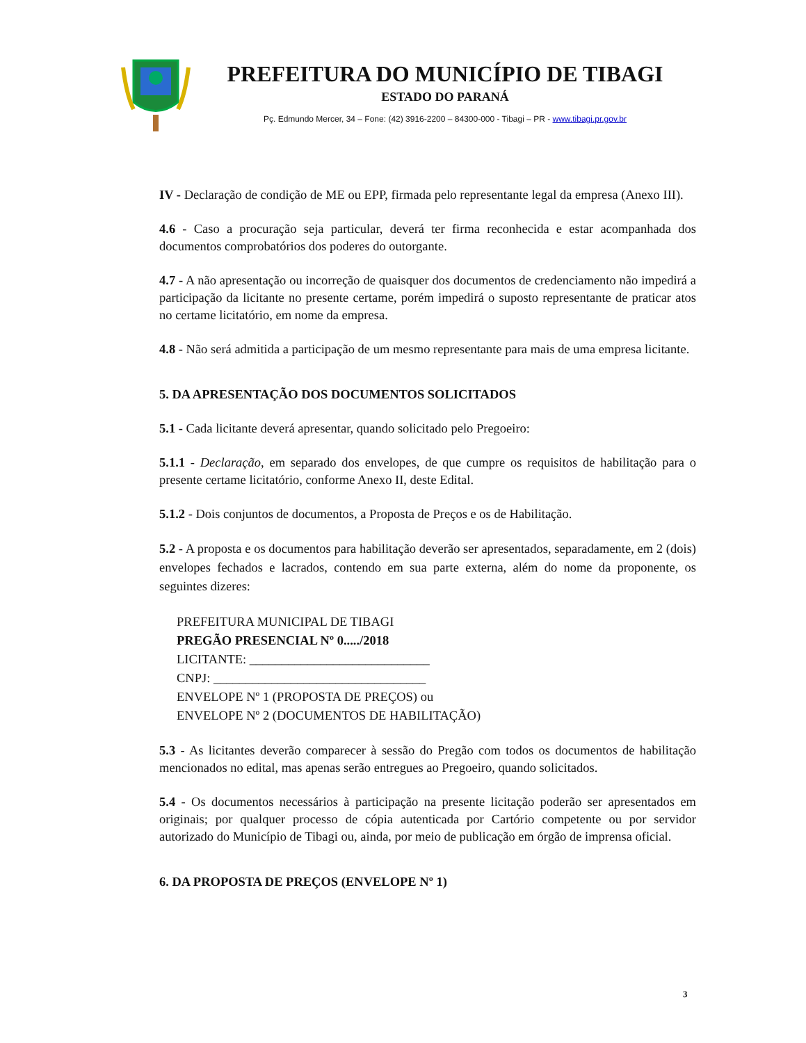PREFEITURA DO MUNICÍPIO DE TIBAGI
ESTADO DO PARANÁ
Pç. Edmundo Mercer, 34 – Fone: (42) 3916-2200 – 84300-000 - Tibagi – PR - www.tibagi.pr.gov.br
IV - Declaração de condição de ME ou EPP, firmada pelo representante legal da empresa (Anexo III).
4.6 - Caso a procuração seja particular, deverá ter firma reconhecida e estar acompanhada dos documentos comprobatórios dos poderes do outorgante.
4.7 - A não apresentação ou incorreção de quaisquer dos documentos de credenciamento não impedirá a participação da licitante no presente certame, porém impedirá o suposto representante de praticar atos no certame licitatório, em nome da empresa.
4.8 - Não será admitida a participação de um mesmo representante para mais de uma empresa licitante.
5. DA APRESENTAÇÃO DOS DOCUMENTOS SOLICITADOS
5.1 - Cada licitante deverá apresentar, quando solicitado pelo Pregoeiro:
5.1.1 - Declaração, em separado dos envelopes, de que cumpre os requisitos de habilitação para o presente certame licitatório, conforme Anexo II, deste Edital.
5.1.2 - Dois conjuntos de documentos, a Proposta de Preços e os de Habilitação.
5.2 - A proposta e os documentos para habilitação deverão ser apresentados, separadamente, em 2 (dois) envelopes fechados e lacrados, contendo em sua parte externa, além do nome da proponente, os seguintes dizeres:
PREFEITURA MUNICIPAL DE TIBAGI
PREGÃO PRESENCIAL Nº 0...../2018
LICITANTE: ____________________________
CNPJ: _________________________________
ENVELOPE Nº 1 (PROPOSTA DE PREÇOS) ou
ENVELOPE Nº 2 (DOCUMENTOS DE HABILITAÇÃO)
5.3 - As licitantes deverão comparecer à sessão do Pregão com todos os documentos de habilitação mencionados no edital, mas apenas serão entregues ao Pregoeiro, quando solicitados.
5.4 - Os documentos necessários à participação na presente licitação poderão ser apresentados em originais; por qualquer processo de cópia autenticada por Cartório competente ou por servidor autorizado do Município de Tibagi ou, ainda, por meio de publicação em órgão de imprensa oficial.
6. DA PROPOSTA DE PREÇOS (ENVELOPE Nº 1)
3